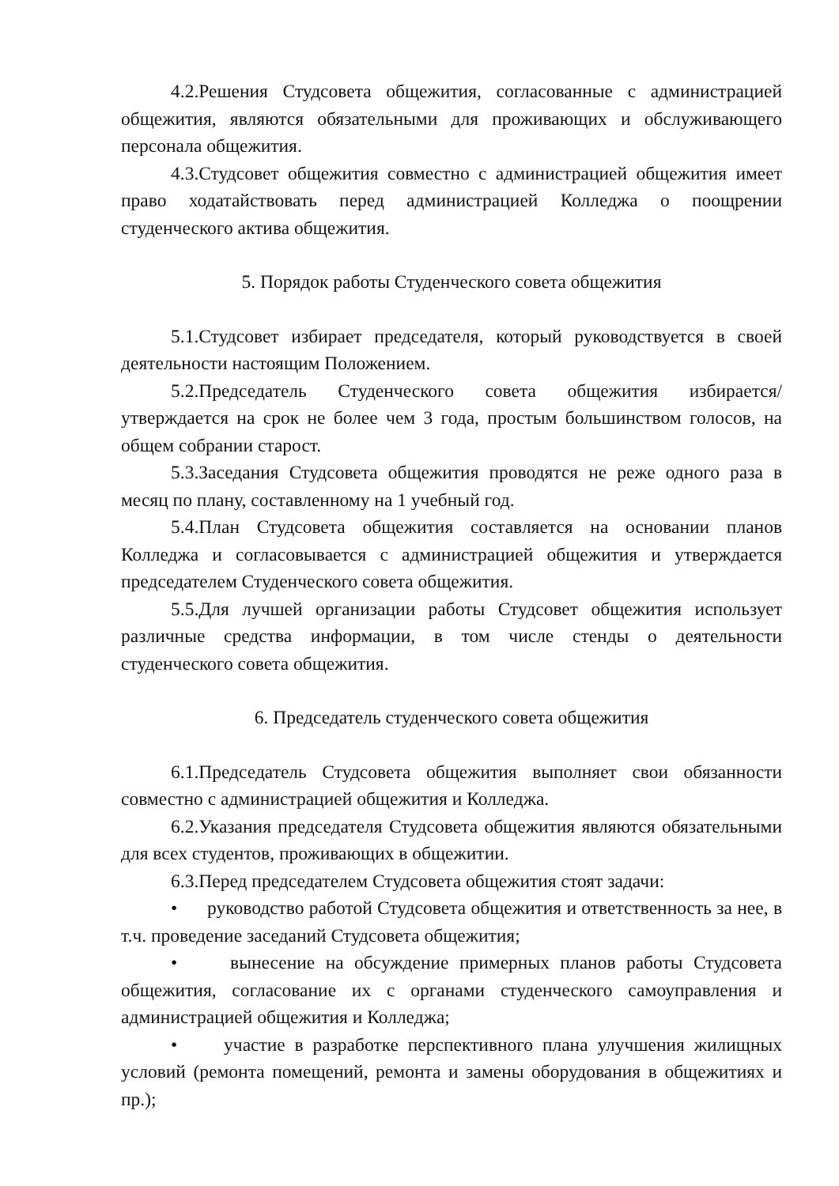4.2.Решения Студсовета общежития, согласованные с администрацией общежития, являются обязательными для проживающих и обслуживающего персонала общежития.
4.3.Студсовет общежития совместно с администрацией общежития имеет право ходатайствовать перед администрацией Колледжа о поощрении студенческого актива общежития.
5. Порядок работы Студенческого совета общежития
5.1.Студсовет избирает председателя, который руководствуется в своей деятельности настоящим Положением.
5.2.Председатель Студенческого совета общежития избирается/утверждается на срок не более чем 3 года, простым большинством голосов, на общем собрании старост.
5.3.Заседания Студсовета общежития проводятся не реже одного раза в месяц по плану, составленному на 1 учебный год.
5.4.План Студсовета общежития составляется на основании планов Колледжа и согласовывается с администрацией общежития и утверждается председателем Студенческого совета общежития.
5.5.Для лучшей организации работы Студсовет общежития использует различные средства информации, в том числе стенды о деятельности студенческого совета общежития.
6. Председатель студенческого совета общежития
6.1.Председатель Студсовета общежития выполняет свои обязанности совместно с администрацией общежития и Колледжа.
6.2.Указания председателя Студсовета общежития являются обязательными для всех студентов, проживающих в общежитии.
6.3.Перед председателем Студсовета общежития стоят задачи:
• руководство работой Студсовета общежития и ответственность за нее, в т.ч. проведение заседаний Студсовета общежития;
• вынесение на обсуждение примерных планов работы Студсовета общежития, согласование их с органами студенческого самоуправления и администрацией общежития и Колледжа;
• участие в разработке перспективного плана улучшения жилищных условий (ремонта помещений, ремонта и замены оборудования в общежитиях и пр.);